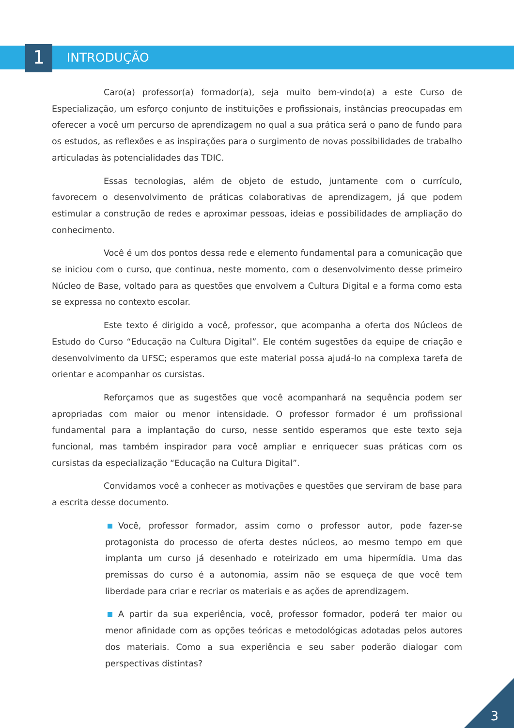1 INTRODUÇÃO
Caro(a) professor(a) formador(a), seja muito bem-vindo(a) a este Curso de Especialização, um esforço conjunto de instituições e profissionais, instâncias preocupadas em oferecer a você um percurso de aprendizagem no qual a sua prática será o pano de fundo para os estudos, as reflexões e as inspirações para o surgimento de novas possibilidades de trabalho articuladas às potencialidades das TDIC.
Essas tecnologias, além de objeto de estudo, juntamente com o currículo, favorecem o desenvolvimento de práticas colaborativas de aprendizagem, já que podem estimular a construção de redes e aproximar pessoas, ideias e possibilidades de ampliação do conhecimento.
Você é um dos pontos dessa rede e elemento fundamental para a comunicação que se iniciou com o curso, que continua, neste momento, com o desenvolvimento desse primeiro Núcleo de Base, voltado para as questões que envolvem a Cultura Digital e a forma como esta se expressa no contexto escolar.
Este texto é dirigido a você, professor, que acompanha a oferta dos Núcleos de Estudo do Curso “Educação na Cultura Digital”. Ele contém sugestões da equipe de criação e desenvolvimento da UFSC; esperamos que este material possa ajudá-lo na complexa tarefa de orientar e acompanhar os cursistas.
Reforçamos que as sugestões que você acompanhará na sequência podem ser apropriadas com maior ou menor intensidade. O professor formador é um profissional fundamental para a implantação do curso, nesse sentido esperamos que este texto seja funcional, mas também inspirador para você ampliar e enriquecer suas práticas com os cursistas da especialização “Educação na Cultura Digital”.
Convidamos você a conhecer as motivações e questões que serviram de base para a escrita desse documento.
Você, professor formador, assim como o professor autor, pode fazer-se protagonista do processo de oferta destes núcleos, ao mesmo tempo em que implanta um curso já desenhado e roteirizado em uma hipermídia. Uma das premissas do curso é a autonomia, assim não se esqueça de que você tem liberdade para criar e recriar os materiais e as ações de aprendizagem.
A partir da sua experiência, você, professor formador, poderá ter maior ou menor afinidade com as opções teóricas e metodológicas adotadas pelos autores dos materiais. Como a sua experiência e seu saber poderão dialogar com perspectivas distintas?
3